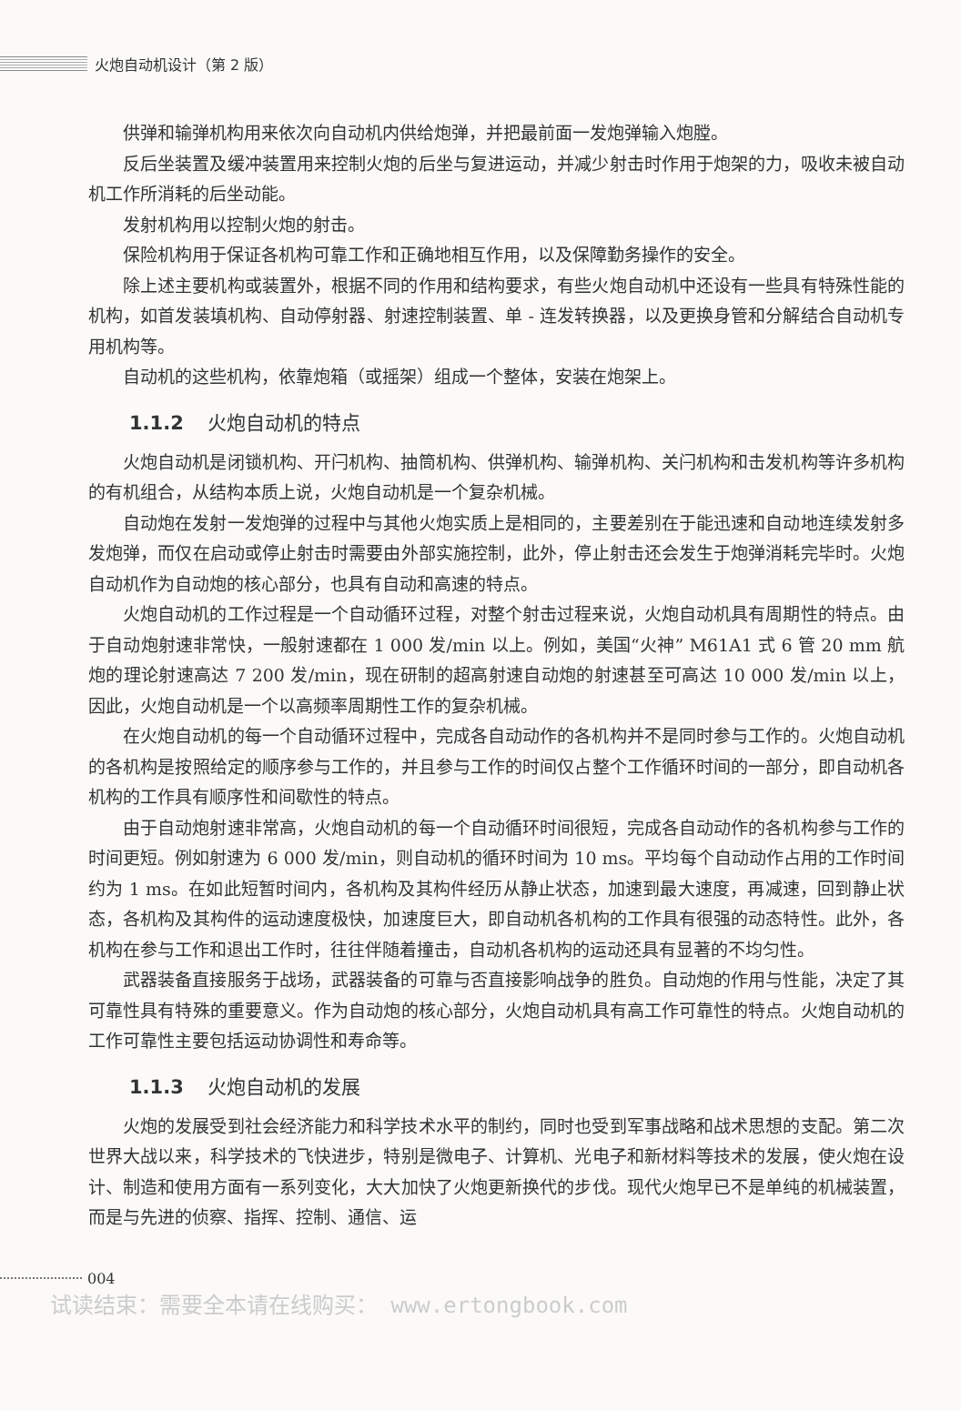火炮自动机设计（第 2 版）
供弹和输弹机构用来依次向自动机内供给炮弹，并把最前面一发炮弹输入炮膛。
反后坐装置及缓冲装置用来控制火炮的后坐与复进运动，并减少射击时作用于炮架的力，吸收未被自动机工作所消耗的后坐动能。
发射机构用以控制火炮的射击。
保险机构用于保证各机构可靠工作和正确地相互作用，以及保障勤务操作的安全。
除上述主要机构或装置外，根据不同的作用和结构要求，有些火炮自动机中还设有一些具有特殊性能的机构，如首发装填机构、自动停射器、射速控制装置、单 - 连发转换器，以及更换身管和分解结合自动机专用机构等。
自动机的这些机构，依靠炮箱（或摇架）组成一个整体，安装在炮架上。
1.1.2 火炮自动机的特点
火炮自动机是闭锁机构、开闩机构、抽筒机构、供弹机构、输弹机构、关闩机构和击发机构等许多机构的有机组合，从结构本质上说，火炮自动机是一个复杂机械。
自动炮在发射一发炮弹的过程中与其他火炮实质上是相同的，主要差别在于能迅速和自动地连续发射多发炮弹，而仅在启动或停止射击时需要由外部实施控制，此外，停止射击还会发生于炮弹消耗完毕时。火炮自动机作为自动炮的核心部分，也具有自动和高速的特点。
火炮自动机的工作过程是一个自动循环过程，对整个射击过程来说，火炮自动机具有周期性的特点。由于自动炮射速非常快，一般射速都在 1 000 发/min 以上。例如，美国“火神” M61A1 式 6 管 20 mm 航炮的理论射速高达 7 200 发/min，现在研制的超高射速自动炮的射速甚至可高达 10 000 发/min 以上，因此，火炮自动机是一个以高频率周期性工作的复杂机械。
在火炮自动机的每一个自动循环过程中，完成各自动动作的各机构并不是同时参与工作的。火炮自动机的各机构是按照给定的顺序参与工作的，并且参与工作的时间仅占整个工作循环时间的一部分，即自动机各机构的工作具有顺序性和间歇性的特点。
由于自动炮射速非常高，火炮自动机的每一个自动循环时间很短，完成各自动动作的各机构参与工作的时间更短。例如射速为 6 000 发/min，则自动机的循环时间为 10 ms。平均每个自动动作占用的工作时间约为 1 ms。在如此短暂时间内，各机构及其构件经历从静止状态，加速到最大速度，再减速，回到静止状态，各机构及其构件的运动速度极快，加速度巨大，即自动机各机构的工作具有很强的动态特性。此外，各机构在参与工作和退出工作时，往往伴随着撞击，自动机各机构的运动还具有显著的不均匀性。
武器装备直接服务于战场，武器装备的可靠与否直接影响战争的胜负。自动炮的作用与性能，决定了其可靠性具有特殊的重要意义。作为自动炮的核心部分，火炮自动机具有高工作可靠性的特点。火炮自动机的工作可靠性主要包括运动协调性和寿命等。
1.1.3 火炮自动机的发展
火炮的发展受到社会经济能力和科学技术水平的制约，同时也受到军事战略和战术思想的支配。第二次世界大战以来，科学技术的飞快进步，特别是微电子、计算机、光电子和新材料等技术的发展，使火炮在设计、制造和使用方面有一系列变化，大大加快了火炮更新换代的步伐。现代火炮早已不是单纯的机械装置，而是与先进的侦察、指挥、控制、通信、运
004
试读结束：需要全本请在线购买： www.ertongbook.com